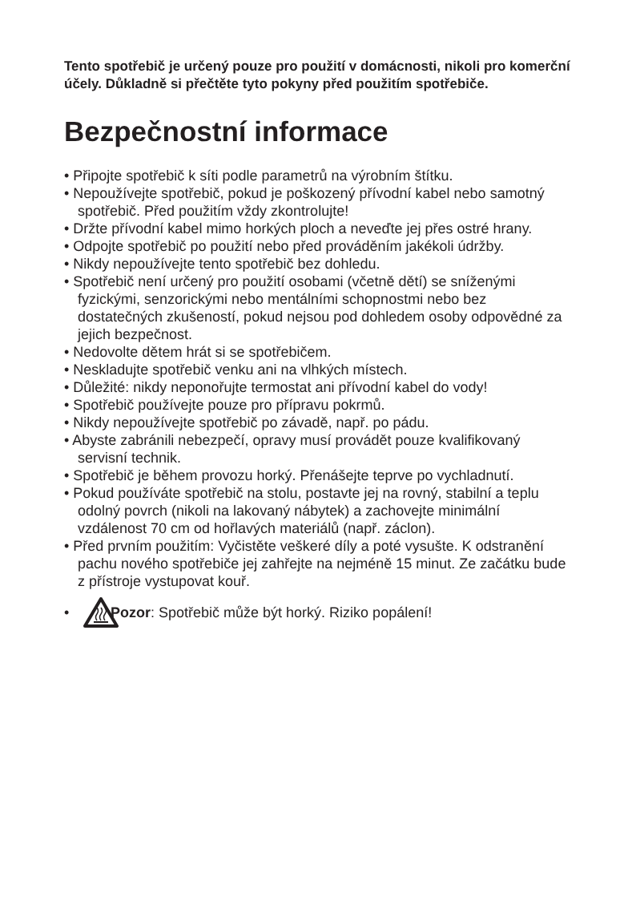Tento spotřebič je určený pouze pro použití v domácnosti, nikoli pro komerční účely. Důkladně si přečtěte tyto pokyny před použitím spotřebiče.
Bezpečnostní informace
• Připojte spotřebič k síti podle parametrů na výrobním štítku.
• Nepoužívejte spotřebič, pokud je poškozený přívodní kabel nebo samotný spotřebič. Před použitím vždy zkontrolujte!
• Držte přívodní kabel mimo horkých ploch a neveďte jej přes ostré hrany.
• Odpojte spotřebič po použití nebo před prováděním jakékoli údržby.
• Nikdy nepoužívejte tento spotřebič bez dohledu.
• Spotřebič není určený pro použití osobami (včetně dětí) se sníženými fyzickými, senzorickými nebo mentálními schopnostmi nebo bez dostatečných zkušeností, pokud nejsou pod dohledem osoby odpovědné za jejich bezpečnost.
• Nedovolte dětem hrát si se spotřebičem.
• Neskladujte spotřebič venku ani na vlhkých místech.
• Důležité: nikdy neponořujte termostat ani přívodní kabel do vody!
• Spotřebič používejte pouze pro přípravu pokrmů.
• Nikdy nepoužívejte spotřebič po závadě, např. po pádu.
• Abyste zabránili nebezpečí, opravy musí provádět pouze kvalifikovaný servisní technik.
• Spotřebič je během provozu horký. Přenášejte teprve po vychladnutí.
• Pokud používáte spotřebič na stolu, postavte jej na rovný, stabilní a teplu odolný povrch (nikoli na lakovaný nábytek) a zachovejte minimální vzdálenost 70 cm od hořlavých materiálů (např. záclon).
• Před prvním použitím: Vyčistěte veškeré díly a poté vysušte. K odstranění pachu nového spotřebiče jej zahřejte na nejméně 15 minut. Ze začátku bude z přístroje vystupovat kouř.
• Pozor: Spotřebič může být horký. Riziko popálení!